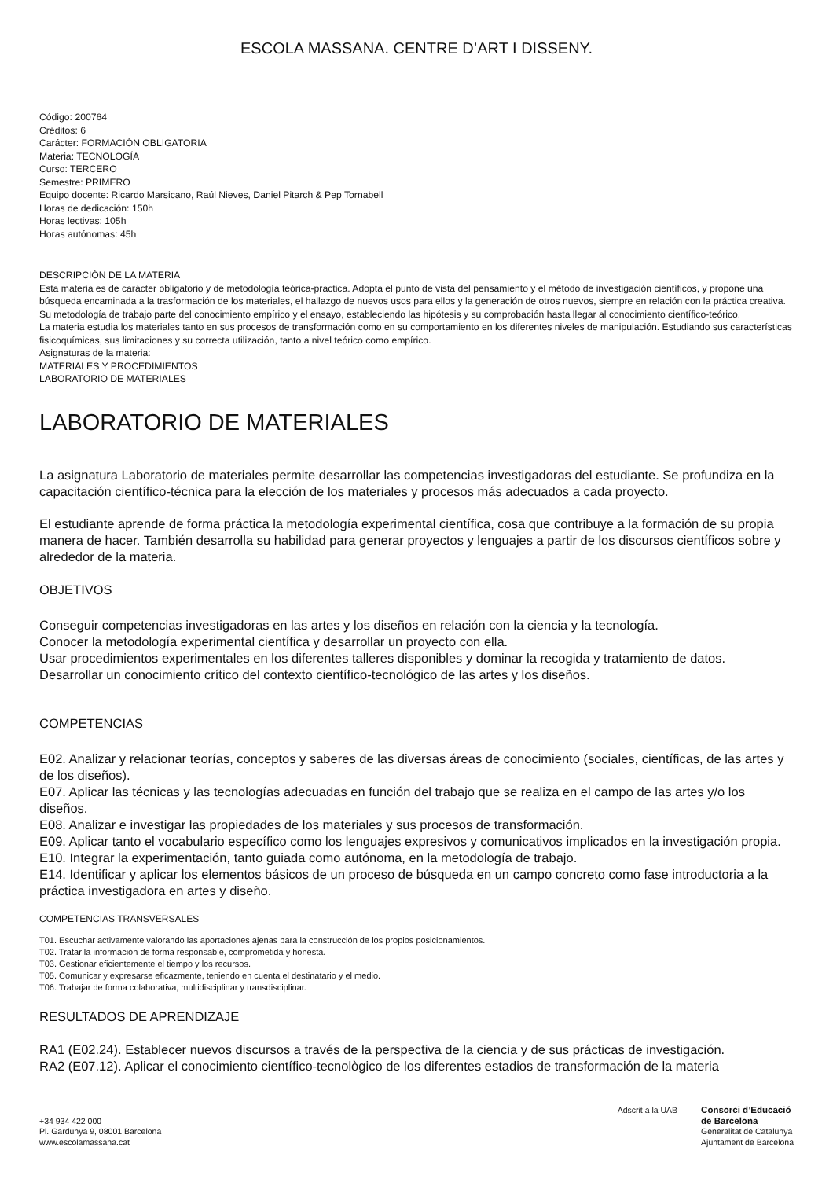ESCOLA MASSANA. CENTRE D’ART I DISSENY.
Código: 200764
Créditos: 6
Carácter: FORMACIÓN OBLIGATORIA
Materia: TECNOLOGÍA
Curso: TERCERO
Semestre: PRIMERO
Equipo docente: Ricardo Marsicano, Raúl Nieves, Daniel Pitarch & Pep Tornabell
Horas de dedicación: 150h
Horas lectivas: 105h
Horas autónomas: 45h
DESCRIPCIÓN DE LA MATERIA
Esta materia es de carácter obligatorio y de metodología teórica-practica. Adopta el punto de vista del pensamiento y el método de investigación científicos, y propone una búsqueda encaminada a la trasformación de los materiales, el hallazgo de nuevos usos para ellos y la generación de otros nuevos, siempre en relación con la práctica creativa. Su metodología de trabajo parte del conocimiento empírico y el ensayo, estableciendo las hipótesis y su comprobación hasta llegar al conocimiento científico-teórico.
La materia estudia los materiales tanto en sus procesos de transformación como en su comportamiento en los diferentes niveles de manipulación. Estudiando sus características fisicoquímicas, sus limitaciones y su correcta utilización, tanto a nivel teórico como empírico.
Asignaturas de la materia:
MATERIALES Y PROCEDIMIENTOS
LABORATORIO DE MATERIALES
LABORATORIO DE MATERIALES
La asignatura Laboratorio de materiales permite desarrollar las competencias investigadoras del estudiante. Se profundiza en la capacitación científico-técnica para la elección de los materiales y procesos más adecuados a cada proyecto.
El estudiante aprende de forma práctica la metodología experimental científica, cosa que contribuye a la formación de su propia manera de hacer. También desarrolla su habilidad para generar proyectos y lenguajes a partir de los discursos científicos sobre y alrededor de la materia.
OBJETIVOS
Conseguir competencias investigadoras en las artes y los diseños en relación con la ciencia y la tecnología.
Conocer la metodología experimental científica y desarrollar un proyecto con ella.
Usar procedimientos experimentales en los diferentes talleres disponibles y dominar la recogida y tratamiento de datos.
Desarrollar un conocimiento crítico del contexto científico-tecnológico de las artes y los diseños.
COMPETENCIAS
E02. Analizar y relacionar teorías, conceptos y saberes de las diversas áreas de conocimiento (sociales, científicas, de las artes y de los diseños).
E07. Aplicar las técnicas y las tecnologías adecuadas en función del trabajo que se realiza en el campo de las artes y/o los diseños.
E08. Analizar e investigar las propiedades de los materiales y sus procesos de transformación.
E09. Aplicar tanto el vocabulario específico como los lenguajes expresivos y comunicativos implicados en la investigación propia.
E10. Integrar la experimentación, tanto guiada como autónoma, en la metodología de trabajo.
E14. Identificar y aplicar los elementos básicos de un proceso de búsqueda en un campo concreto como fase introductoria a la práctica investigadora en artes y diseño.
COMPETENCIAS TRANSVERSALES
T01. Escuchar activamente valorando las aportaciones ajenas para la construcción de los propios posicionamientos.
T02. Tratar la información de forma responsable, comprometida y honesta.
T03. Gestionar eficientemente el tiempo y los recursos.
T05. Comunicar y expresarse eficazmente, teniendo en cuenta el destinatario y el medio.
T06. Trabajar de forma colaborativa, multidisciplinar y transdisciplinar.
RESULTADOS DE APRENDIZAJE
RA1 (E02.24). Establecer nuevos discursos a través de la perspectiva de la ciencia y de sus prácticas de investigación.
RA2 (E07.12). Aplicar el conocimiento científico-tecnològico de los diferentes estadios de transformación de la materia
+34 934 422 000
Pl. Gardunya 9, 08001 Barcelona
www.escolamassana.cat
Adscrit a la UAB Consorci d’Educació
de Barcelona
Generalitat de Catalunya
Ajuntament de Barcelona